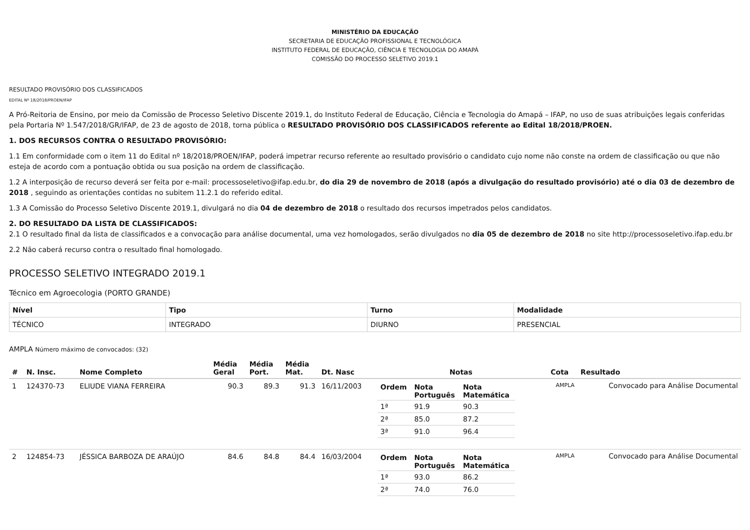MINISTÉRIO DA EDUCAÇÃO
SECRETARIA DE EDUCAÇÃO PROFISSIONAL E TECNOLÓGICA
INSTITUTO FEDERAL DE EDUCAÇÃO, CIÊNCIA E TECNOLOGIA DO AMAPÁ
COMISSÃO DO PROCESSO SELETIVO 2019.1
RESULTADO PROVISÓRIO DOS CLASSIFICADOS
EDITAL Nº 18/2018/PROEN/IFAP
A Pró-Reitoria de Ensino, por meio da Comissão de Processo Seletivo Discente 2019.1, do Instituto Federal de Educação, Ciência e Tecnologia do Amapá – IFAP, no uso de suas atribuições legais conferidas pela Portaria Nº 1.547/2018/GR/IFAP, de 23 de agosto de 2018, torna pública o RESULTADO PROVISÓRIO DOS CLASSIFICADOS referente ao Edital 18/2018/PROEN.
1. DOS RECURSOS CONTRA O RESULTADO PROVISÓRIO:
1.1 Em conformidade com o item 11 do Edital nº 18/2018/PROEN/IFAP, poderá impetrar recurso referente ao resultado provisório o candidato cujo nome não conste na ordem de classificação ou que não esteja de acordo com a pontuação obtida ou sua posição na ordem de classificação.
1.2 A interposição de recurso deverá ser feita por e-mail: processoseletivo@ifap.edu.br, do dia 29 de novembro de 2018 (após a divulgação do resultado provisório) até o dia 03 de dezembro de 2018 , seguindo as orientações contidas no subitem 11.2.1 do referido edital.
1.3 A Comissão do Processo Seletivo Discente 2019.1, divulgará no dia 04 de dezembro de 2018 o resultado dos recursos impetrados pelos candidatos.
2. DO RESULTADO DA LISTA DE CLASSIFICADOS:
2.1 O resultado final da lista de classificados e a convocação para análise documental, uma vez homologados, serão divulgados no dia 05 de dezembro de 2018 no site http://processoseletivo.ifap.edu.br
2.2 Não caberá recurso contra o resultado final homologado.
PROCESSO SELETIVO INTEGRADO 2019.1
Técnico em Agroecologia (PORTO GRANDE)
| Nível | Tipo | Turno | Modalidade |
| TÉCNICO | INTEGRADO | DIURNO | PRESENCIAL |
AMPLA Número máximo de convocados: (32)
| # | N. Insc. | Nome Completo | Média Geral | Média Port. | Média Mat. | Dt. Nasc | Notas | Cota | Resultado |
| --- | --- | --- | --- | --- | --- | --- | --- | --- | --- |
| 1 | 124370-73 | ELIUDE VIANA FERREIRA | 90.3 | 89.3 | 91.3 | 16/11/2003 | / Ordem / Nota Português / Nota Matemática / / --- / --- / --- / / 1ª / 91.9 / 90.3 / / 2ª / 85.0 / 87.2 / / 3ª / 91.0 / 96.4 / | AMPLA | Convocado para Análise Documental |
| 2 | 124854-73 | JÉSSICA BARBOZA DE ARAÚJO | 84.6 | 84.8 | 84.4 | 16/03/2004 | / Ordem / Nota Português / Nota Matemática / / --- / --- / --- / / 1ª / 93.0 / 86.2 / / 2ª / 74.0 / 76.0 / | AMPLA | Convocado para Análise Documental |